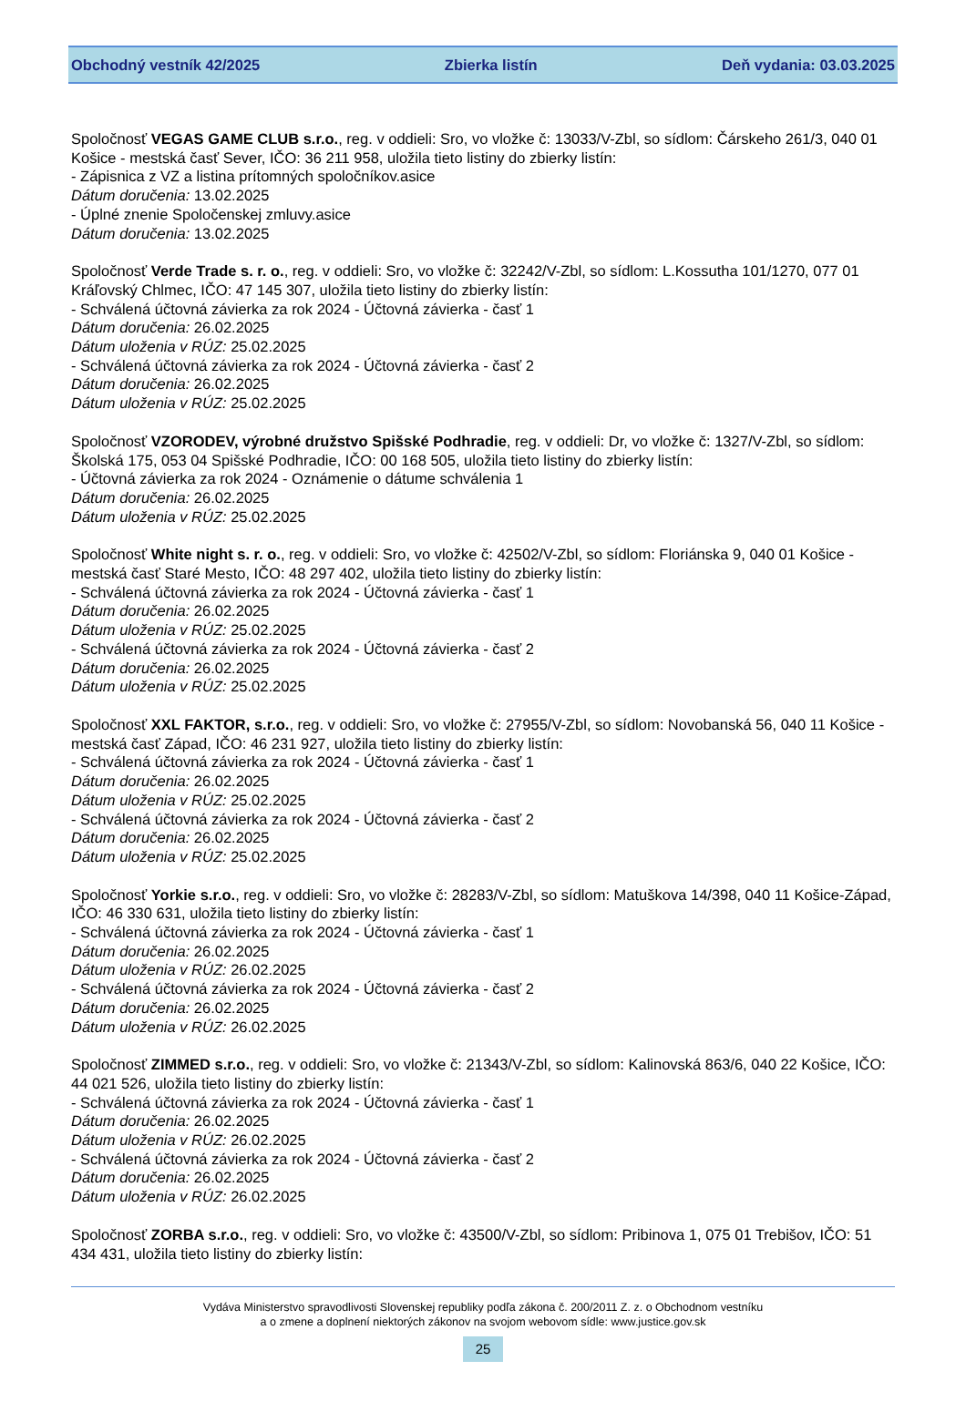Obchodný vestník 42/2025 Zbierka listín Deň vydania: 03.03.2025
Spoločnosť VEGAS GAME CLUB s.r.o., reg. v oddieli: Sro, vo vložke č: 13033/V-Zbl, so sídlom: Čárskeho 261/3, 040 01 Košice - mestská časť Sever, IČO: 36 211 958, uložila tieto listiny do zbierky listín:
- Zápisnica z VZ a listina prítomných spoločníkov.asice
Dátum doručenia: 13.02.2025
- Úplné znenie Spoločenskej zmluvy.asice
Dátum doručenia: 13.02.2025
Spoločnosť Verde Trade s. r. o., reg. v oddieli: Sro, vo vložke č: 32242/V-Zbl, so sídlom: L.Kossutha 101/1270, 077 01 Kráľovský Chlmec, IČO: 47 145 307, uložila tieto listiny do zbierky listín:
- Schválená účtovná závierka za rok 2024 - Účtovná závierka - časť 1
Dátum doručenia: 26.02.2025
Dátum uloženia v RÚZ: 25.02.2025
- Schválená účtovná závierka za rok 2024 - Účtovná závierka - časť 2
Dátum doručenia: 26.02.2025
Dátum uloženia v RÚZ: 25.02.2025
Spoločnosť VZORODEV, výrobné družstvo Spišské Podhradie, reg. v oddieli: Dr, vo vložke č: 1327/V-Zbl, so sídlom: Školská 175, 053 04 Spišské Podhradie, IČO: 00 168 505, uložila tieto listiny do zbierky listín:
- Účtovná závierka za rok 2024 - Oznámenie o dátume schválenia 1
Dátum doručenia: 26.02.2025
Dátum uloženia v RÚZ: 25.02.2025
Spoločnosť White night s. r. o., reg. v oddieli: Sro, vo vložke č: 42502/V-Zbl, so sídlom: Floriánska 9, 040 01 Košice - mestská časť Staré Mesto, IČO: 48 297 402, uložila tieto listiny do zbierky listín:
- Schválená účtovná závierka za rok 2024 - Účtovná závierka - časť 1
Dátum doručenia: 26.02.2025
Dátum uloženia v RÚZ: 25.02.2025
- Schválená účtovná závierka za rok 2024 - Účtovná závierka - časť 2
Dátum doručenia: 26.02.2025
Dátum uloženia v RÚZ: 25.02.2025
Spoločnosť XXL FAKTOR, s.r.o., reg. v oddieli: Sro, vo vložke č: 27955/V-Zbl, so sídlom: Novobanská 56, 040 11 Košice - mestská časť Západ, IČO: 46 231 927, uložila tieto listiny do zbierky listín:
- Schválená účtovná závierka za rok 2024 - Účtovná závierka - časť 1
Dátum doručenia: 26.02.2025
Dátum uloženia v RÚZ: 25.02.2025
- Schválená účtovná závierka za rok 2024 - Účtovná závierka - časť 2
Dátum doručenia: 26.02.2025
Dátum uloženia v RÚZ: 25.02.2025
Spoločnosť Yorkie s.r.o., reg. v oddieli: Sro, vo vložke č: 28283/V-Zbl, so sídlom: Matuškova 14/398, 040 11 Košice-Západ, IČO: 46 330 631, uložila tieto listiny do zbierky listín:
- Schválená účtovná závierka za rok 2024 - Účtovná závierka - časť 1
Dátum doručenia: 26.02.2025
Dátum uloženia v RÚZ: 26.02.2025
- Schválená účtovná závierka za rok 2024 - Účtovná závierka - časť 2
Dátum doručenia: 26.02.2025
Dátum uloženia v RÚZ: 26.02.2025
Spoločnosť ZIMMED s.r.o., reg. v oddieli: Sro, vo vložke č: 21343/V-Zbl, so sídlom: Kalinovská 863/6, 040 22 Košice, IČO: 44 021 526, uložila tieto listiny do zbierky listín:
- Schválená účtovná závierka za rok 2024 - Účtovná závierka - časť 1
Dátum doručenia: 26.02.2025
Dátum uloženia v RÚZ: 26.02.2025
- Schválená účtovná závierka za rok 2024 - Účtovná závierka - časť 2
Dátum doručenia: 26.02.2025
Dátum uloženia v RÚZ: 26.02.2025
Spoločnosť ZORBA s.r.o., reg. v oddieli: Sro, vo vložke č: 43500/V-Zbl, so sídlom: Pribinova 1, 075 01 Trebišov, IČO: 51 434 431, uložila tieto listiny do zbierky listín:
Vydáva Ministerstvo spravodlivosti Slovenskej republiky podľa zákona č. 200/2011 Z. z. o Obchodnom vestníku
a o zmene a doplnení niektorých zákonov na svojom webovom sídle: www.justice.gov.sk
25